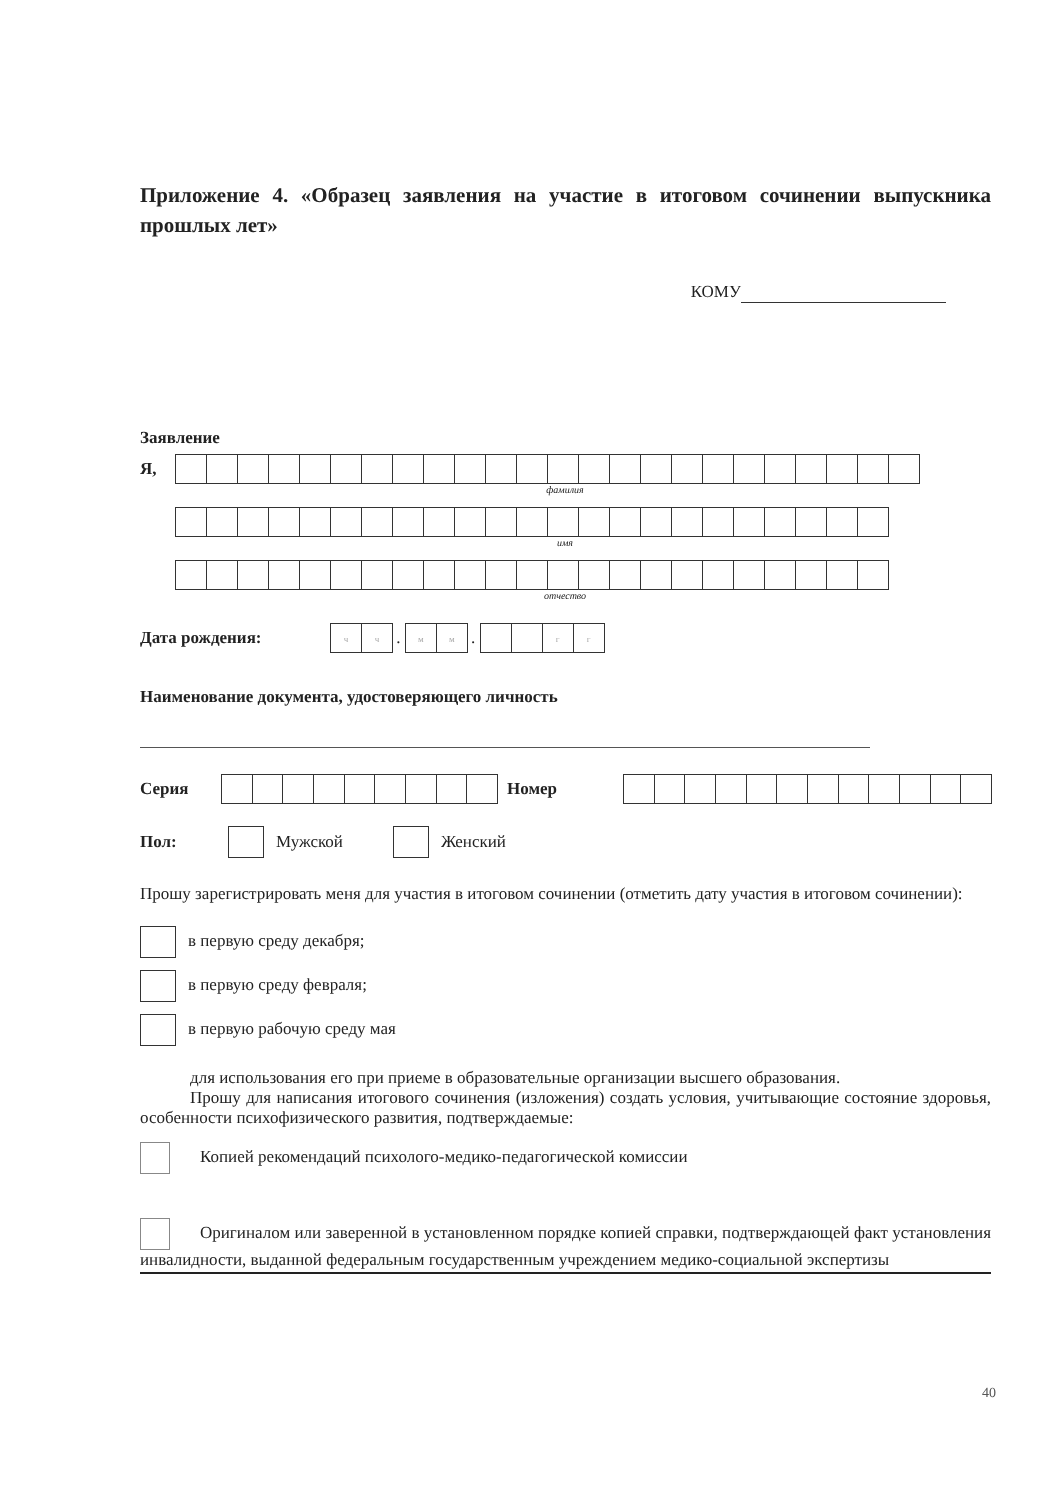Приложение 4. «Образец заявления на участие в итоговом сочинении выпускника прошлых лет»
КОМУ
Заявление
Я,
фамилия
имя
отчество
Дата рождения: чч . мм . гг
Наименование документа, удостоверяющего личность
Серия Номер
Пол: Мужской Женский
Прошу зарегистрировать меня для участия в итоговом сочинении (отметить дату участия в итоговом сочинении):
в первую среду декабря;
в первую среду февраля;
в первую рабочую среду мая
для использования его при приеме в образовательные организации высшего образования.
Прошу для написания итогового сочинения (изложения) создать условия, учитывающие состояние здоровья, особенности психофизического развития, подтверждаемые:
Копией рекомендаций психолого-медико-педагогической комиссии
Оригиналом или заверенной в установленном порядке копией справки, подтверждающей факт установления инвалидности, выданной федеральным государственным учреждением медико-социальной экспертизы
40